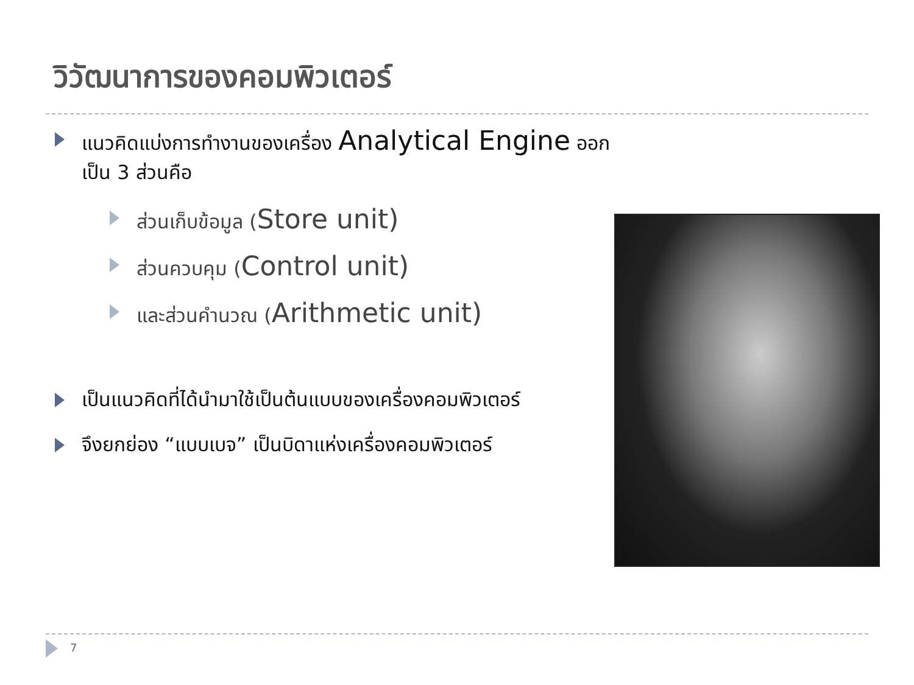วิวัฒนาการของคอมพิวเตอร์
แนวคิดแบ่งการทำงานของเครื่อง Analytical Engine ออกเป็น 3 ส่วนคือ
ส่วนเก็บข้อมูล (Store unit)
ส่วนควบคุม (Control unit)
และส่วนคำนวณ (Arithmetic unit)
เป็นแนวคิดที่ได้นำมาใช้เป็นต้นแบบของเครื่องคอมพิวเตอร์
จึงยกย่อง “แบบเบจ” เป็นบิดาแห่งเครื่องคอมพิวเตอร์
7